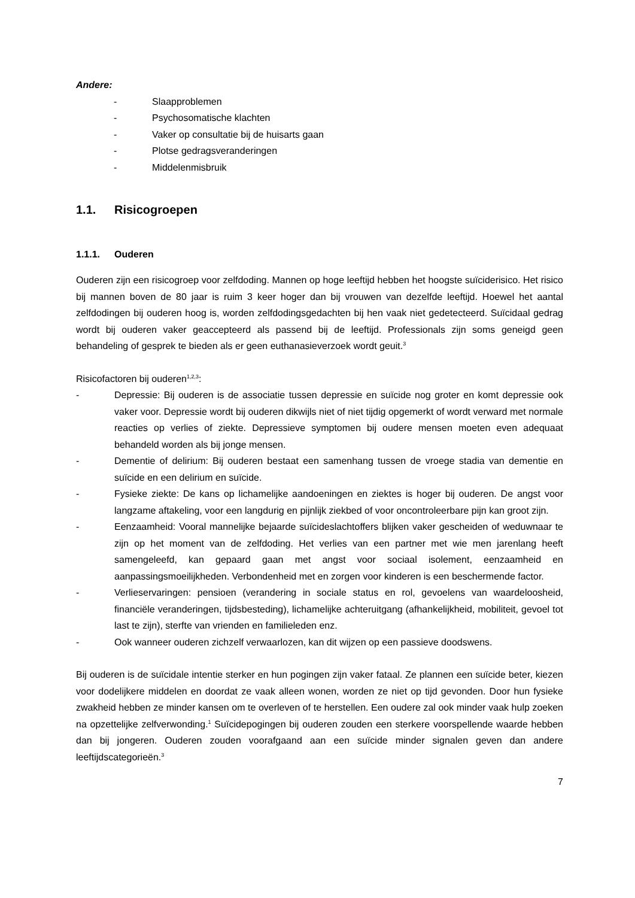Andere:
- Slaapproblemen
- Psychosomatische klachten
- Vaker op consultatie bij de huisarts gaan
- Plotse gedragsveranderingen
- Middelenmisbruik
1.1. Risicogroepen
1.1.1. Ouderen
Ouderen zijn een risicogroep voor zelfdoding. Mannen op hoge leeftijd hebben het hoogste suïciderisico. Het risico bij mannen boven de 80 jaar is ruim 3 keer hoger dan bij vrouwen van dezelfde leeftijd. Hoewel het aantal zelfdodingen bij ouderen hoog is, worden zelfdodingsgedachten bij hen vaak niet gedetecteerd. Suïcidaal gedrag wordt bij ouderen vaker geaccepteerd als passend bij de leeftijd. Professionals zijn soms geneigd geen behandeling of gesprek te bieden als er geen euthanasieverzoek wordt geuit.<sup>3</sup>
Risicofactoren bij ouderen<sup>1,2,3</sup>:
- Depressie: Bij ouderen is de associatie tussen depressie en suïcide nog groter en komt depressie ook vaker voor. Depressie wordt bij ouderen dikwijls niet of niet tijdig opgemerkt of wordt verward met normale reacties op verlies of ziekte. Depressieve symptomen bij oudere mensen moeten even adequaat behandeld worden als bij jonge mensen.
- Dementie of delirium: Bij ouderen bestaat een samenhang tussen de vroege stadia van dementie en suïcide en een delirium en suïcide.
- Fysieke ziekte: De kans op lichamelijke aandoeningen en ziektes is hoger bij ouderen. De angst voor langzame aftakeling, voor een langdurig en pijnlijk ziekbed of voor oncontroleerbare pijn kan groot zijn.
- Eenzaamheid: Vooral mannelijke bejaarde suïcideslachtoffers blijken vaker gescheiden of weduwnaar te zijn op het moment van de zelfdoding. Het verlies van een partner met wie men jarenlang heeft samengeleefd, kan gepaard gaan met angst voor sociaal isolement, eenzaamheid en aanpassingsmoeilijkheden. Verbondenheid met en zorgen voor kinderen is een beschermende factor.
- Verlieservaringen: pensioen (verandering in sociale status en rol, gevoelens van waardeloosheid, financiële veranderingen, tijdsbesteding), lichamelijke achteruitgang (afhankelijkheid, mobiliteit, gevoel tot last te zijn), sterfte van vrienden en familieleden enz.
- Ook wanneer ouderen zichzelf verwaarlozen, kan dit wijzen op een passieve doodswens.
Bij ouderen is de suïcidale intentie sterker en hun pogingen zijn vaker fataal. Ze plannen een suïcide beter, kiezen voor dodelijkere middelen en doordat ze vaak alleen wonen, worden ze niet op tijd gevonden. Door hun fysieke zwakheid hebben ze minder kansen om te overleven of te herstellen. Een oudere zal ook minder vaak hulp zoeken na opzettelijke zelfverwonding.<sup>1</sup> Suïcidepogingen bij ouderen zouden een sterkere voorspellende waarde hebben dan bij jongeren. Ouderen zouden voorafgaand aan een suïcide minder signalen geven dan andere leeftijdscategorieën.<sup>3</sup>
7